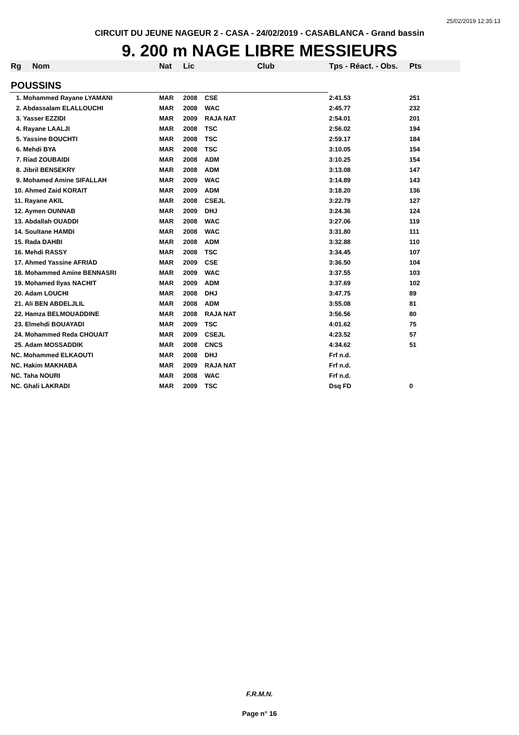25/02/2019 12:35:13
CIRCUIT DU JEUNE NAGEUR 2 - CASA - 24/02/2019 - CASABLANCA - Grand bassin
9. 200 m NAGE LIBRE MESSIEURS
| Rg | Nom | Nat | Lic | Club | Tps - Réact. - Obs. | Pts |
| --- | --- | --- | --- | --- | --- | --- |
| POUSSINS | | | | | | |
| 1. Mohammed Rayane LYAMANI | | MAR | 2008 | CSE | 2:41.53 | 251 |
| 2. Abdassalam ELALLOUCHI | | MAR | 2008 | WAC | 2:45.77 | 232 |
| 3. Yasser EZZIDI | | MAR | 2009 | RAJA NAT | 2:54.01 | 201 |
| 4. Rayane LAALJI | | MAR | 2008 | TSC | 2:56.02 | 194 |
| 5. Yassine BOUCHTI | | MAR | 2008 | TSC | 2:59.17 | 184 |
| 6. Mehdi BYA | | MAR | 2008 | TSC | 3:10.05 | 154 |
| 7. Riad ZOUBAIDI | | MAR | 2008 | ADM | 3:10.25 | 154 |
| 8. Jibril BENSEKRY | | MAR | 2008 | ADM | 3:13.08 | 147 |
| 9. Mohamed Amine SIFALLAH | | MAR | 2009 | WAC | 3:14.89 | 143 |
| 10. Ahmed Zaid KORAIT | | MAR | 2009 | ADM | 3:18.20 | 136 |
| 11. Rayane AKIL | | MAR | 2008 | CSEJL | 3:22.79 | 127 |
| 12. Aymen OUNNAB | | MAR | 2009 | DHJ | 3:24.36 | 124 |
| 13. Abdallah OUADDI | | MAR | 2008 | WAC | 3:27.06 | 119 |
| 14. Soultane HAMDI | | MAR | 2008 | WAC | 3:31.80 | 111 |
| 15. Rada DAHBI | | MAR | 2008 | ADM | 3:32.88 | 110 |
| 16. Mehdi RASSY | | MAR | 2008 | TSC | 3:34.45 | 107 |
| 17. Ahmed Yassine AFRIAD | | MAR | 2009 | CSE | 3:36.50 | 104 |
| 18. Mohammed Amine BENNASRI | | MAR | 2009 | WAC | 3:37.55 | 103 |
| 19. Mohamed Ilyas NACHIT | | MAR | 2009 | ADM | 3:37.69 | 102 |
| 20. Adam LOUCHI | | MAR | 2008 | DHJ | 3:47.75 | 89 |
| 21. Ali BEN ABDELJLIL | | MAR | 2008 | ADM | 3:55.08 | 81 |
| 22. Hamza BELMOUADDINE | | MAR | 2008 | RAJA NAT | 3:56.56 | 80 |
| 23. Elmehdi BOUAYADI | | MAR | 2009 | TSC | 4:01.62 | 75 |
| 24. Mohammed Reda CHOUAIT | | MAR | 2009 | CSEJL | 4:23.52 | 57 |
| 25. Adam MOSSADDIK | | MAR | 2008 | CNCS | 4:34.62 | 51 |
| NC. Mohammed ELKAOUTI | | MAR | 2008 | DHJ | Frf n.d. | |
| NC. Hakim MAKHABA | | MAR | 2009 | RAJA NAT | Frf n.d. | |
| NC. Taha NOURI | | MAR | 2008 | WAC | Frf n.d. | |
| NC. Ghali LAKRADI | | MAR | 2009 | TSC | Dsq FD | 0 |
F.R.M.N.
Page n° 16